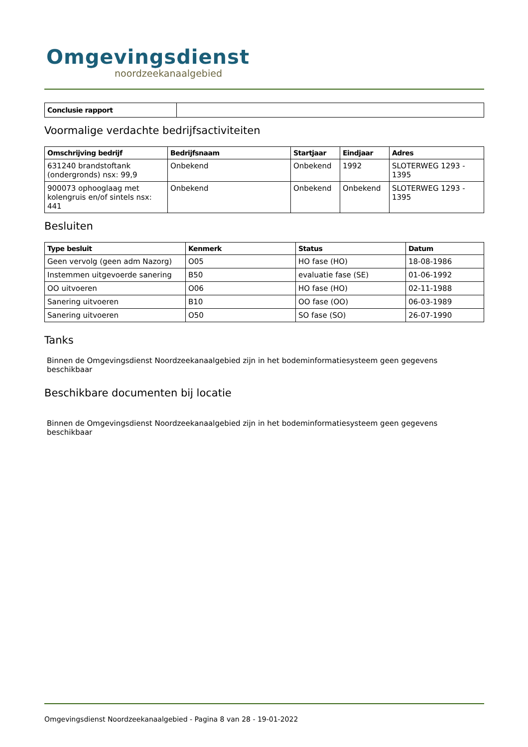Omgevingsdienst
noordzeekanaalgebied
| Conclusie rapport | |
Voormalige verdachte bedrijfsactiviteiten
| Omschrijving bedrijf | Bedrijfsnaam | Startjaar | Eindjaar | Adres |
| --- | --- | --- | --- | --- |
| 631240 brandstoftank (ondergronds) nsx: 99,9 | Onbekend | Onbekend | 1992 | SLOTERWEG 1293 - 1395 |
| 900073 ophooglaag met kolengruis en/of sintels nsx: 441 | Onbekend | Onbekend | Onbekend | SLOTERWEG 1293 - 1395 |
Besluiten
| Type besluit | Kenmerk | Status | Datum |
| --- | --- | --- | --- |
| Geen vervolg (geen adm Nazorg) | O05 | HO fase (HO) | 18-08-1986 |
| Instemmen uitgevoerde sanering | B50 | evaluatie fase (SE) | 01-06-1992 |
| OO uitvoeren | O06 | HO fase (HO) | 02-11-1988 |
| Sanering uitvoeren | B10 | OO fase (OO) | 06-03-1989 |
| Sanering uitvoeren | O50 | SO fase (SO) | 26-07-1990 |
Tanks
Binnen de Omgevingsdienst Noordzeekanaalgebied zijn in het bodeminformatiesysteem geen gegevens beschikbaar
Beschikbare documenten bij locatie
Binnen de Omgevingsdienst Noordzeekanaalgebied zijn in het bodeminformatiesysteem geen gegevens beschikbaar
Omgevingsdienst Noordzeekanaalgebied - Pagina 8 van 28 - 19-01-2022